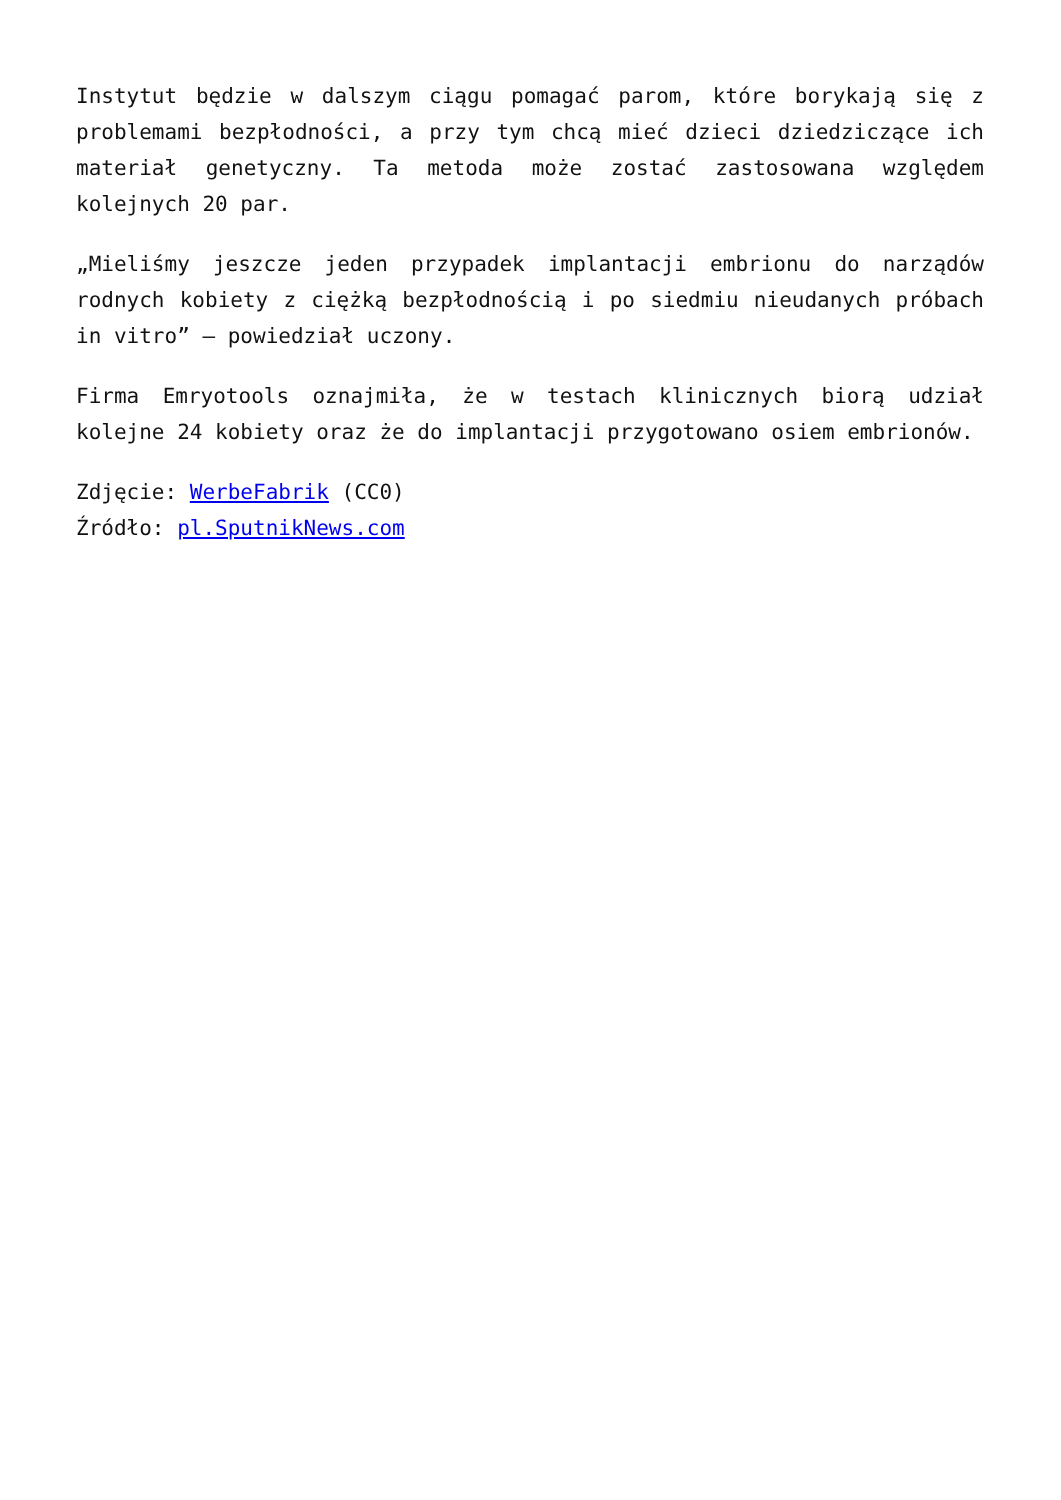Instytut będzie w dalszym ciągu pomagać parom, które borykają się z problemami bezpłodności, a przy tym chcą mieć dzieci dziedziczące ich materiał genetyczny. Ta metoda może zostać zastosowana względem kolejnych 20 par.
„Mieliśmy jeszcze jeden przypadek implantacji embrionu do narządów rodnych kobiety z ciężką bezpłodnością i po siedmiu nieudanych próbach in vitro” — powiedział uczony.
Firma Emryotools oznajmiła, że w testach klinicznych biorą udział kolejne 24 kobiety oraz że do implantacji przygotowano osiem embrionów.
Zdjęcie: WerbeFabrik (CC0)
Źródło: pl.SputnikNews.com